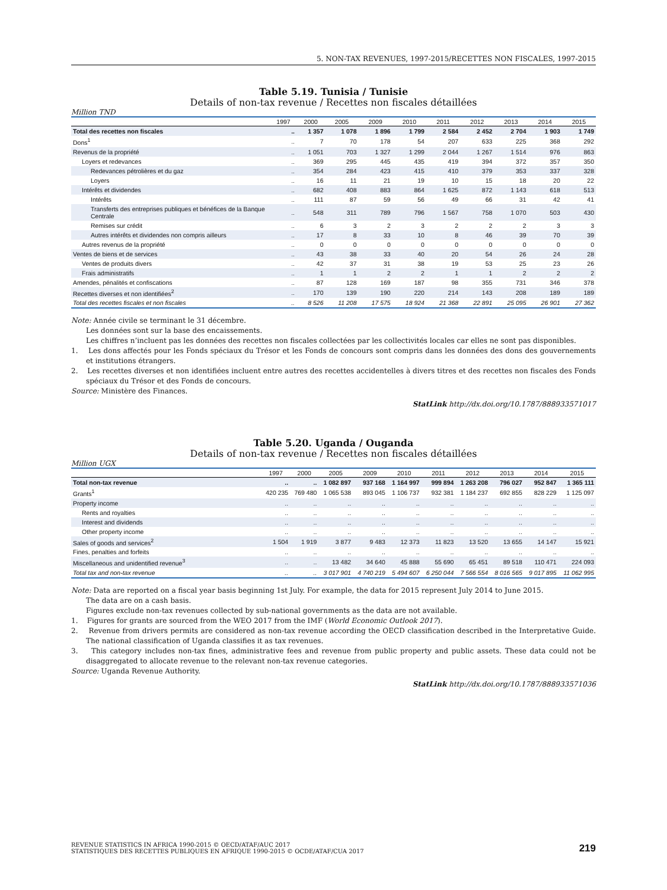5. NON-TAX REVENUES, 1997-2015/RECETTES NON FISCALES, 1997-2015
Table 5.19. Tunisia / Tunisie
Details of non-tax revenue / Recettes non fiscales détaillées
Million TND
| | 1997 | 2000 | 2005 | 2009 | 2010 | 2011 | 2012 | 2013 | 2014 | 2015 |
| --- | --- | --- | --- | --- | --- | --- | --- | --- | --- | --- |
| Total des recettes non fiscales | .. | 1 357 | 1 078 | 1 896 | 1 799 | 2 584 | 2 452 | 2 704 | 1 903 | 1 749 |
| Dons<sup>1</sup> | .. | 7 | 70 | 178 | 54 | 207 | 633 | 225 | 368 | 292 |
| Revenus de la propriété | .. | 1 051 | 703 | 1 327 | 1 299 | 2 044 | 1 267 | 1 514 | 976 | 863 |
| Loyers et redevances | .. | 369 | 295 | 445 | 435 | 419 | 394 | 372 | 357 | 350 |
| Redevances pétrolières et du gaz | .. | 354 | 284 | 423 | 415 | 410 | 379 | 353 | 337 | 328 |
| Loyers | .. | 16 | 11 | 21 | 19 | 10 | 15 | 18 | 20 | 22 |
| Intérêts et dividendes | .. | 682 | 408 | 883 | 864 | 1 625 | 872 | 1 143 | 618 | 513 |
| Intérêts | .. | 111 | 87 | 59 | 56 | 49 | 66 | 31 | 42 | 41 |
| Transferts des entreprises publiques et bénéfices de la Banque Centrale | .. | 548 | 311 | 789 | 796 | 1 567 | 758 | 1 070 | 503 | 430 |
| Remises sur crédit | .. | 6 | 3 | 2 | 3 | 2 | 2 | 2 | 3 | 3 |
| Autres intérêts et dividendes non compris ailleurs | .. | 17 | 8 | 33 | 10 | 8 | 46 | 39 | 70 | 39 |
| Autres revenus de la propriété | .. | 0 | 0 | 0 | 0 | 0 | 0 | 0 | 0 | 0 |
| Ventes de biens et de services | .. | 43 | 38 | 33 | 40 | 20 | 54 | 26 | 24 | 28 |
| Ventes de produits divers | .. | 42 | 37 | 31 | 38 | 19 | 53 | 25 | 23 | 26 |
| Frais administratifs | .. | 1 | 1 | 2 | 2 | 1 | 1 | 2 | 2 | 2 |
| Amendes, pénalités et confiscations | .. | 87 | 128 | 169 | 187 | 98 | 355 | 731 | 346 | 378 |
| Recettes diverses et non identifiées<sup>2</sup> | .. | 170 | 139 | 190 | 220 | 214 | 143 | 208 | 189 | 189 |
| Total des recettes fiscales et non fiscales | .. | 8 526 | 11 208 | 17 575 | 18 924 | 21 368 | 22 891 | 25 095 | 26 901 | 27 362 |
Note: Année civile se terminant le 31 décembre.
Les données sont sur la base des encaissements.
Les chiffres n’incluent pas les données des recettes non fiscales collectées par les collectivités locales car elles ne sont pas disponibles.
1. Les dons affectés pour les Fonds spéciaux du Trésor et les Fonds de concours sont compris dans les données des dons des gouvernements et institutions étrangers.
2. Les recettes diverses et non identifiées incluent entre autres des recettes accidentelles à divers titres et des recettes non fiscales des Fonds spéciaux du Trésor et des Fonds de concours.
Source: Ministère des Finances.
StatLink http://dx.doi.org/10.1787/888933571017
Table 5.20. Uganda / Ouganda
Details of non-tax revenue / Recettes non fiscales détaillées
Million UGX
| | 1997 | 2000 | 2005 | 2009 | 2010 | 2011 | 2012 | 2013 | 2014 | 2015 |
| --- | --- | --- | --- | --- | --- | --- | --- | --- | --- | --- |
| Total non-tax revenue | .. | .. | 1 082 897 | 937 168 | 1 164 997 | 999 894 | 1 263 208 | 796 027 | 952 847 | 1 365 111 |
| Grants<sup>1</sup> | 420 235 | 769 480 | 1 065 538 | 893 045 | 1 106 737 | 932 381 | 1 184 237 | 692 855 | 828 229 | 1 125 097 |
| Property income | .. | .. | .. | .. | .. | .. | .. | .. | .. | .. |
| Rents and royalties | .. | .. | .. | .. | .. | .. | .. | .. | .. | .. |
| Interest and dividends | .. | .. | .. | .. | .. | .. | .. | .. | .. | .. |
| Other property income | .. | .. | .. | .. | .. | .. | .. | .. | .. | .. |
| Sales of goods and services<sup>2</sup> | 1 504 | 1 919 | 3 877 | 9 483 | 12 373 | 11 823 | 13 520 | 13 655 | 14 147 | 15 921 |
| Fines, penalties and forfeits | .. | .. | .. | .. | .. | .. | .. | .. | .. | .. |
| Miscellaneous and unidentified revenue<sup>3</sup> | .. | .. | 13 482 | 34 640 | 45 888 | 55 690 | 65 451 | 89 518 | 110 471 | 224 093 |
| Total tax and non-tax revenue | .. | .. | 3 017 901 | 4 740 219 | 5 494 607 | 6 250 044 | 7 566 554 | 8 016 565 | 9 017 895 | 11 062 995 |
Note: Data are reported on a fiscal year basis beginning 1st July. For example, the data for 2015 represent July 2014 to June 2015.
The data are on a cash basis.
Figures exclude non-tax revenues collected by sub-national governments as the data are not available.
1. Figures for grants are sourced from the WEO 2017 from the IMF (World Economic Outlook 2017).
2. Revenue from drivers permits are considered as non-tax revenue according the OECD classification described in the Interpretative Guide. The national classification of Uganda classifies it as tax revenues.
3. This category includes non-tax fines, administrative fees and revenue from public property and public assets. These data could not be disaggregated to allocate revenue to the relevant non-tax revenue categories.
Source: Uganda Revenue Authority.
StatLink http://dx.doi.org/10.1787/888933571036
REVENUE STATISTICS IN AFRICA 1990-2015 © OECD/ATAF/AUC 2017
STATISTIQUES DES RECETTES PUBLIQUES EN AFRIQUE 1990-2015 © OCDE/ATAF/CUA 2017
219